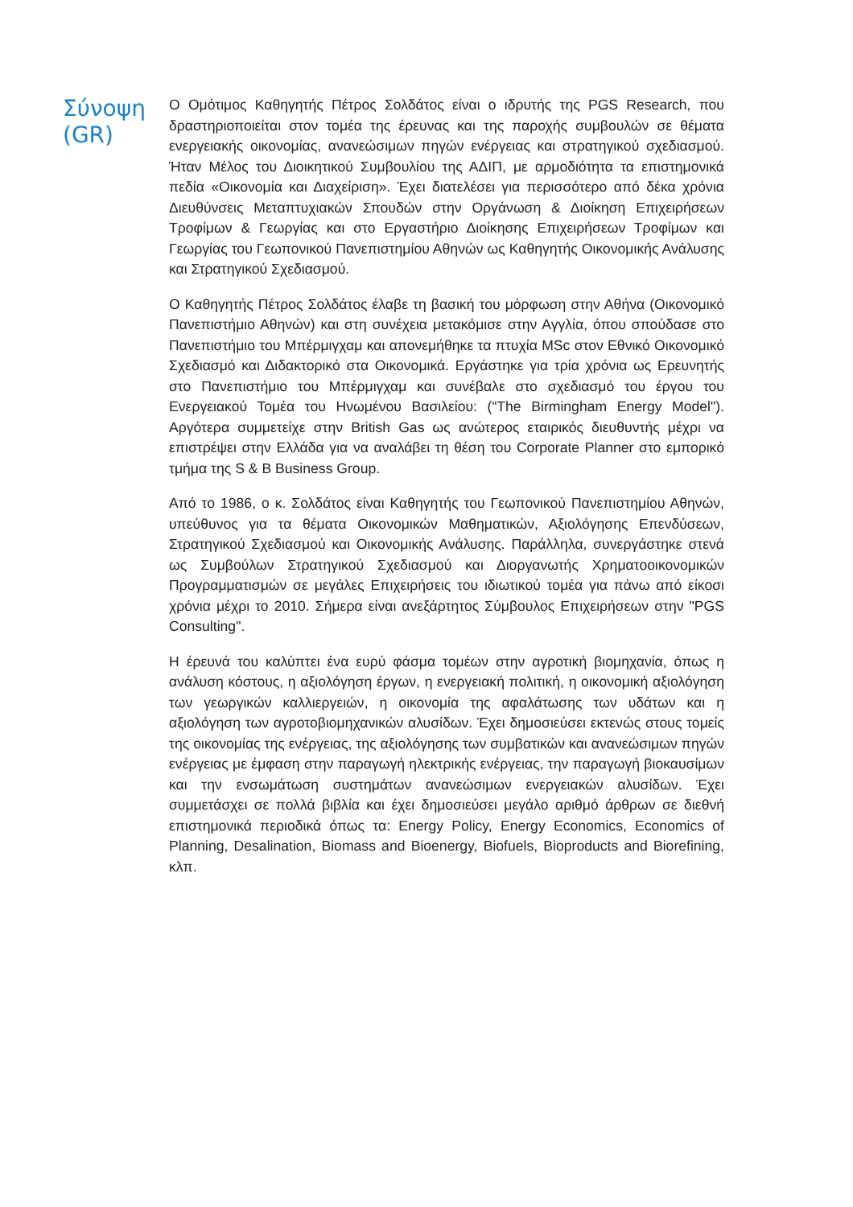Σύνοψη (GR)
Ο Ομότιμος Καθηγητής Πέτρος Σολδάτος είναι ο ιδρυτής της PGS Research, που δραστηριοποιείται στον τομέα της έρευνας και της παροχής συμβουλών σε θέματα ενεργειακής οικονομίας, ανανεώσιμων πηγών ενέργειας και στρατηγικού σχεδιασμού. Ήταν Μέλος του Διοικητικού Συμβουλίου της ΑΔΙΠ, με αρμοδιότητα τα επιστημονικά πεδία «Οικονομία και Διαχείριση». Έχει διατελέσει για περισσότερο από δέκα χρόνια Διευθύνσεις Μεταπτυχιακών Σπουδών στην Οργάνωση & Διοίκηση Επιχειρήσεων Τροφίμων & Γεωργίας και στο Εργαστήριο Διοίκησης Επιχειρήσεων Τροφίμων και Γεωργίας του Γεωπονικού Πανεπιστημίου Αθηνών ως Καθηγητής Οικονομικής Ανάλυσης και Στρατηγικού Σχεδιασμού.
Ο Καθηγητής Πέτρος Σολδάτος έλαβε τη βασική του μόρφωση στην Αθήνα (Οικονομικό Πανεπιστήμιο Αθηνών) και στη συνέχεια μετακόμισε στην Αγγλία, όπου σπούδασε στο Πανεπιστήμιο του Μπέρμιγχαμ και απονεμήθηκε τα πτυχία MSc στον Εθνικό Οικονομικό Σχεδιασμό και Διδακτορικό στα Οικονομικά. Εργάστηκε για τρία χρόνια ως Ερευνητής στο Πανεπιστήμιο του Μπέρμιγχαμ και συνέβαλε στο σχεδιασμό του έργου του Ενεργειακού Τομέα του Ηνωμένου Βασιλείου: (“The Birmingham Energy Model"). Αργότερα συμμετείχε στην British Gas ως ανώτερος εταιρικός διευθυντής μέχρι να επιστρέψει στην Ελλάδα για να αναλάβει τη θέση του Corporate Planner στο εμπορικό τμήμα της S & B Business Group.
Από το 1986, ο κ. Σολδάτος είναι Καθηγητής του Γεωπονικού Πανεπιστημίου Αθηνών, υπεύθυνος για τα θέματα Οικονομικών Μαθηματικών, Αξιολόγησης Επενδύσεων, Στρατηγικού Σχεδιασμού και Οικονομικής Ανάλυσης. Παράλληλα, συνεργάστηκε στενά ως Συμβούλων Στρατηγικού Σχεδιασμού και Διοργανωτής Χρηματοοικονομικών Προγραμματισμών σε μεγάλες Επιχειρήσεις του ιδιωτικού τομέα για πάνω από είκοσι χρόνια μέχρι το 2010. Σήμερα είναι ανεξάρτητος Σύμβουλος Επιχειρήσεων στην "PGS Consulting".
Η έρευνά του καλύπτει ένα ευρύ φάσμα τομέων στην αγροτική βιομηχανία, όπως η ανάλυση κόστους, η αξιολόγηση έργων, η ενεργειακή πολιτική, η οικονομική αξιολόγηση των γεωργικών καλλιεργειών, η οικονομία της αφαλάτωσης των υδάτων και η αξιολόγηση των αγροτοβιομηχανικών αλυσίδων. Έχει δημοσιεύσει εκτενώς στους τομείς της οικονομίας της ενέργειας, της αξιολόγησης των συμβατικών και ανανεώσιμων πηγών ενέργειας με έμφαση στην παραγωγή ηλεκτρικής ενέργειας, την παραγωγή βιοκαυσίμων και την ενσωμάτωση συστημάτων ανανεώσιμων ενεργειακών αλυσίδων. Έχει συμμετάσχει σε πολλά βιβλία και έχει δημοσιεύσει μεγάλο αριθμό άρθρων σε διεθνή επιστημονικά περιοδικά όπως τα: Energy Policy, Energy Economics, Economics of Planning, Desalination, Biomass and Bioenergy, Biofuels, Bioproducts and Biorefining, κλπ.